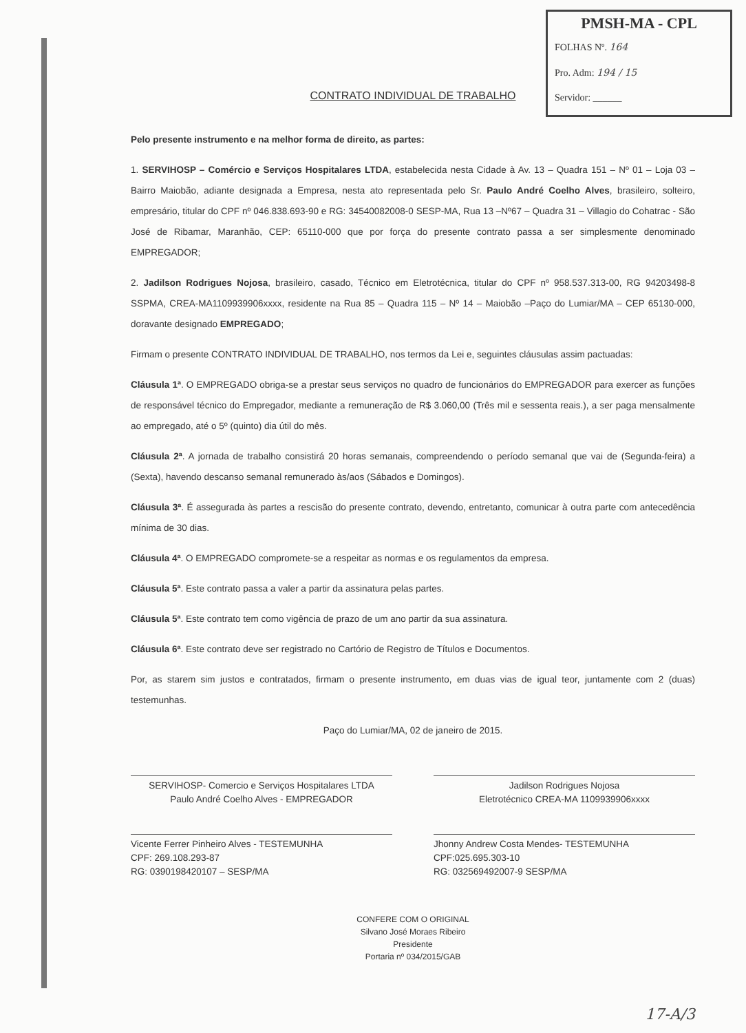PMSH-MA - CPL
FOLHAS Nº. 164
Pro. Adm: 194 / 15
Servidor: ______
CONTRATO INDIVIDUAL DE TRABALHO
Pelo presente instrumento e na melhor forma de direito, as partes:
1. SERVIHOSP – Comércio e Serviços Hospitalares LTDA, estabelecida nesta Cidade à Av. 13 – Quadra 151 – Nº 01 – Loja 03 – Bairro Maiobão, adiante designada a Empresa, nesta ato representada pelo Sr. Paulo André Coelho Alves, brasileiro, solteiro, empresário, titular do CPF nº 046.838.693-90 e RG: 34540082008-0 SESP-MA, Rua 13 –Nº67 – Quadra 31 – Villagio do Cohatrac - São José de Ribamar, Maranhão, CEP: 65110-000 que por força do presente contrato passa a ser simplesmente denominado EMPREGADOR;
2. Jadilson Rodrigues Nojosa, brasileiro, casado, Técnico em Eletrotécnica, titular do CPF nº 958.537.313-00, RG 94203498-8 SSPMA, CREA-MA1109939906xxxx, residente na Rua 85 – Quadra 115 – Nº 14 – Maiobão –Paço do Lumiar/MA – CEP 65130-000, doravante designado EMPREGADO;
Firmam o presente CONTRATO INDIVIDUAL DE TRABALHO, nos termos da Lei e, seguintes cláusulas assim pactuadas:
Cláusula 1ª. O EMPREGADO obriga-se a prestar seus serviços no quadro de funcionários do EMPREGADOR para exercer as funções de responsável técnico do Empregador, mediante a remuneração de R$ 3.060,00 (Três mil e sessenta reais.), a ser paga mensalmente ao empregado, até o 5º (quinto) dia útil do mês.
Cláusula 2ª. A jornada de trabalho consistirá 20 horas semanais, compreendendo o período semanal que vai de (Segunda-feira) a (Sexta), havendo descanso semanal remunerado às/aos (Sábados e Domingos).
Cláusula 3ª. É assegurada às partes a rescisão do presente contrato, devendo, entretanto, comunicar à outra parte com antecedência mínima de 30 dias.
Cláusula 4ª. O EMPREGADO compromete-se a respeitar as normas e os regulamentos da empresa.
Cláusula 5ª. Este contrato passa a valer a partir da assinatura pelas partes.
Cláusula 5ª. Este contrato tem como vigência de prazo de um ano partir da sua assinatura.
Cláusula 6ª. Este contrato deve ser registrado no Cartório de Registro de Títulos e Documentos.
Por, as starem sim justos e contratados, firmam o presente instrumento, em duas vias de igual teor, juntamente com 2 (duas) testemunhas.
Paço do Lumiar/MA, 02 de janeiro de 2015.
SERVIHOSP- Comercio e Serviços Hospitalares LTDA
Paulo André Coelho Alves - EMPREGADOR
Jadilson Rodrigues Nojosa
Eletrotécnico CREA-MA 1109939906xxxx
Vicente Ferrer Pinheiro Alves - TESTEMUNHA
CPF: 269.108.293-87
RG: 0390198420107 – SESP/MA
Jhonny Andrew Costa Mendes- TESTEMUNHA
CPF:025.695.303-10
RG: 032569492007-9 SESP/MA
CONFERE COM O ORIGINAL
Silvano José Moraes Ribeiro
Presidente
Portaria nº 034/2015/GAB
17-A/3